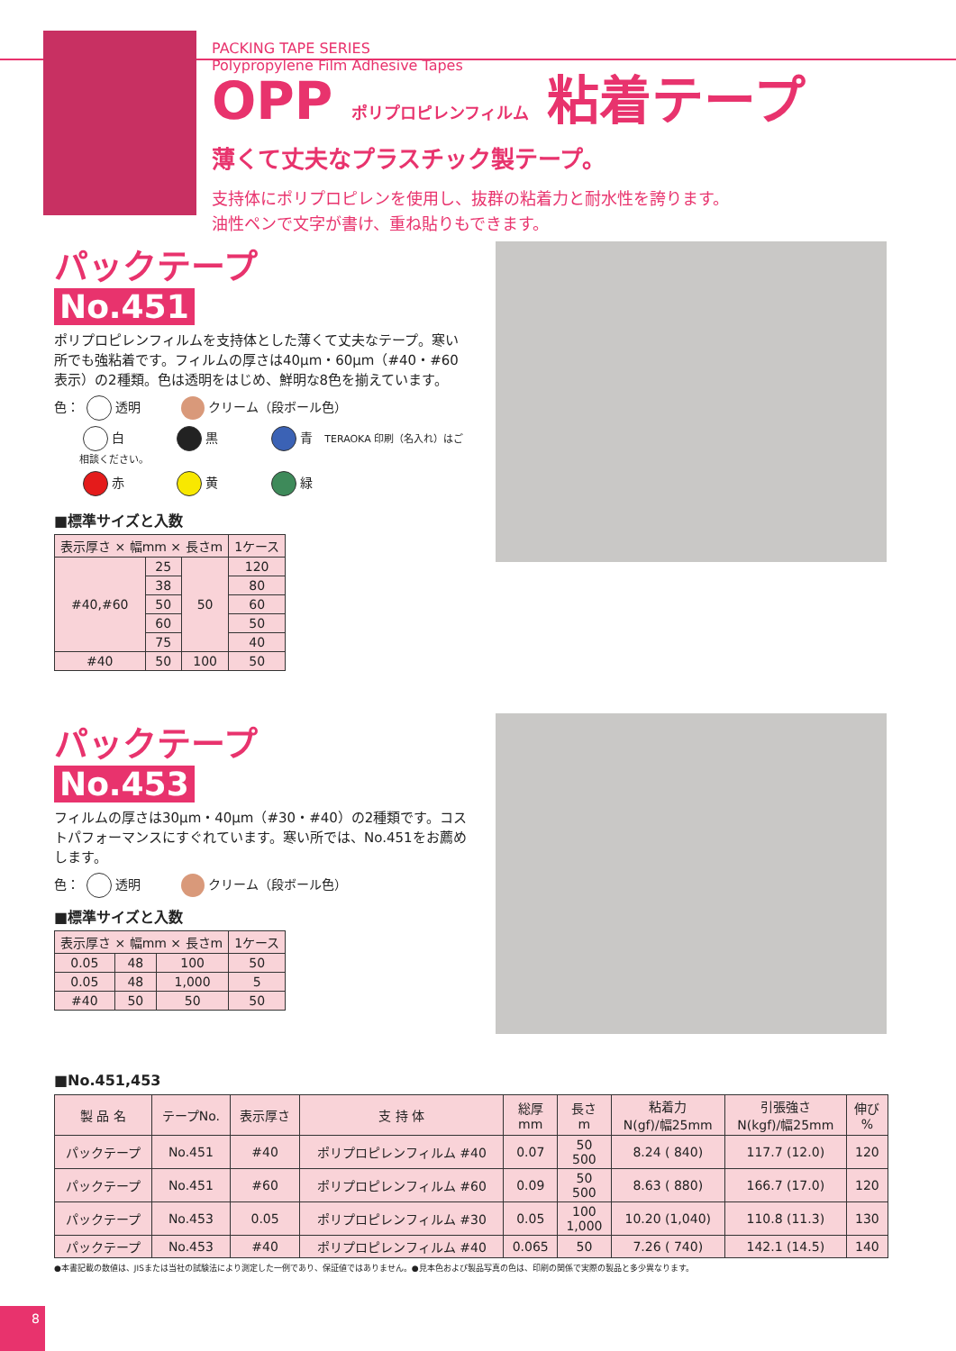PACKING TAPE SERIES
Polypropylene Film Adhesive Tapes
OPP ポリプロピレンフィルム 粘着テープ
薄くて丈夫なプラスチック製テープ。
支持体にポリプロピレンを使用し、抜群の粘着力と耐水性を誇ります。
油性ペンで文字が書け、重ね貼りもできます。
パックテープ
No.451
ポリプロピレンフィルムを支持体とした薄くて丈夫なテープ。寒い所でも強粘着です。フィルムの厚さは40μm・60μm（#40・#60表示）の2種類。色は透明をはじめ、鮮明な8色を揃えています。
色： 透明 クリーム（段ボール色）
白 黒 青 TERAOKA 印刷（名入れ）はご相談ください。
赤 黄 緑
■標準サイズと入数
| 表示厚さ × 幅mm × 長さm | | | 1ケース |
| --- | --- | --- | --- |
| #40,#60 | 25 | 50 | 120 |
| | 38 | | 80 |
| | 50 | | 60 |
| | 60 | | 50 |
| | 75 | | 40 |
| #40 | 50 | 100 | 50 |
パックテープ
No.453
フィルムの厚さは30μm・40μm（#30・#40）の2種類です。コストパフォーマンスにすぐれています。寒い所では、No.451をお薦めします。
色： 透明 クリーム（段ボール色）
■標準サイズと入数
| 表示厚さ × 幅mm × 長さm | | | 1ケース |
| --- | --- | --- | --- |
| 0.05 | 48 | 100 | 50 |
| 0.05 | 48 | 1,000 | 5 |
| #40 | 50 | 50 | 50 |
■No.451,453
| 製 品 名 | テープNo. | 表示厚さ | 支 持 体 | 総厚 mm | 長さ m | 粘着力 N(gf)/幅25mm | 引張強さ N(kgf)/幅25mm | 伸び % |
| --- | --- | --- | --- | --- | --- | --- | --- | --- |
| パックテープ | No.451 | #40 | ポリプロピレンフィルム #40 | 0.07 | 50 500 | 8.24 ( 840) | 117.7 (12.0) | 120 |
| パックテープ | No.451 | #60 | ポリプロピレンフィルム #60 | 0.09 | 50 500 | 8.63 ( 880) | 166.7 (17.0) | 120 |
| パックテープ | No.453 | 0.05 | ポリプロピレンフィルム #30 | 0.05 | 100 1,000 | 10.20 (1,040) | 110.8 (11.3) | 130 |
| パックテープ | No.453 | #40 | ポリプロピレンフィルム #40 | 0.065 | 50 | 7.26 ( 740) | 142.1 (14.5) | 140 |
●本書記載の数値は、JISまたは当社の試験法により測定した一例であり、保証値ではありません。●見本色および製品写真の色は、印刷の関係で実際の製品と多少異なります。
8